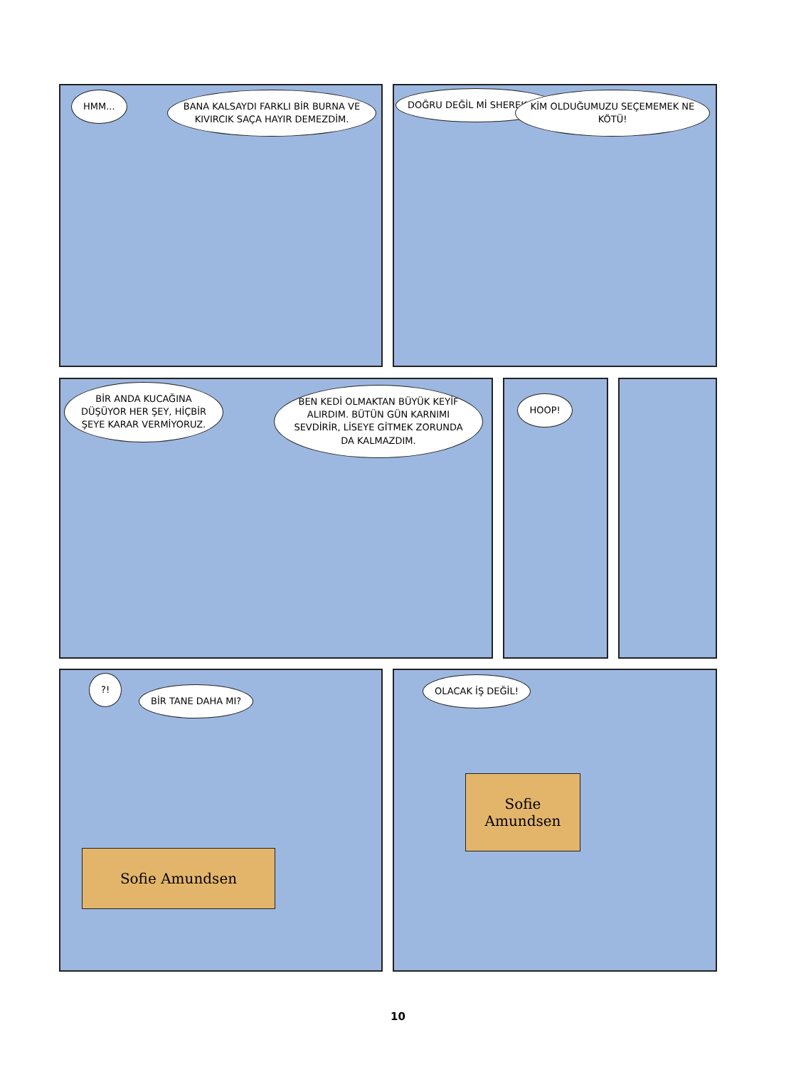HMM...
BANA KALSAYDI FARKLI BİR BURNA VE KIVIRCIK SAÇA HAYIR DEMEZDİM.
DOĞRU DEĞİL Mİ SHEREKAN?
KİM OLDUĞUMUZU SEÇEMEMEK NE KÖTÜ!
BİR ANDA KUCAĞINA DÜŞÜYOR HER ŞEY, HİÇBİR ŞEYE KARAR VERMİYORUZ.
BEN KEDİ OLMAKTAN BÜYÜK KEYİF ALIRDIM. BÜTÜN GÜN KARNIMI SEVDİRİR, LİSEYE GİTMEK ZORUNDA DA KALMAZDIM.
HOOP!
?!
BİR TANE DAHA MI?
Sofie Amundsen
OLACAK İŞ DEĞİL!
Sofie Amundsen
10